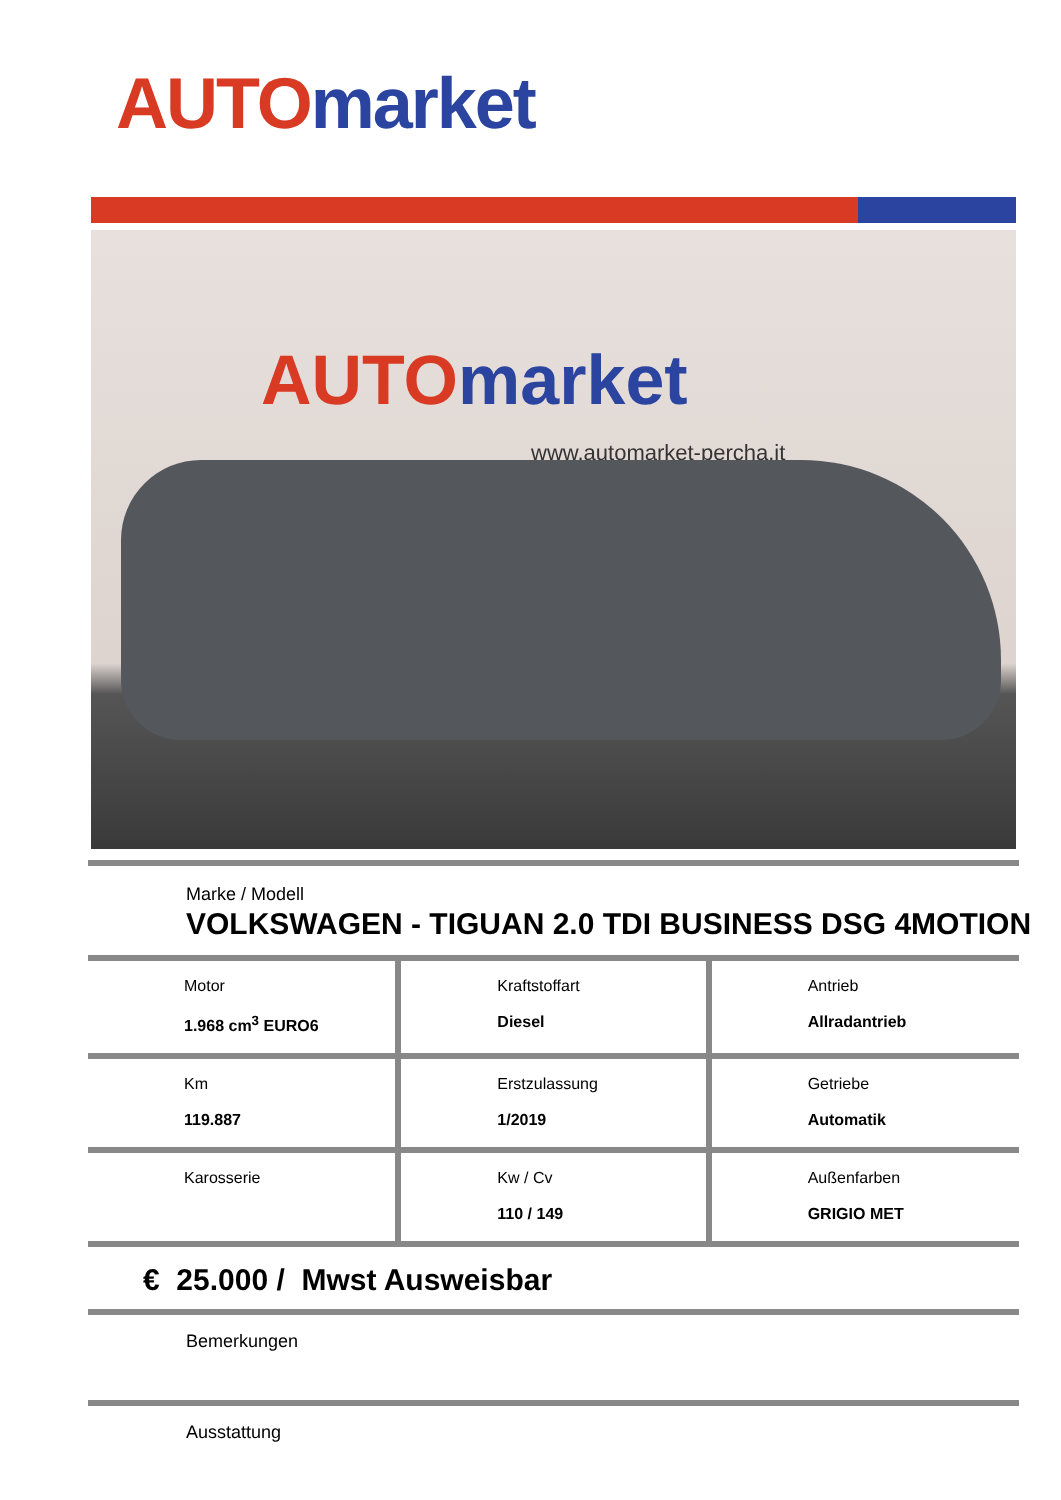AUTO market
AUTO market
www.automarket-percha.it
Marke / Modell
VOLKSWAGEN - TIGUAN 2.0 TDI BUSINESS DSG 4MOTION
| Motor 1.968 cm<sup>3</sup> EURO6 | Kraftstoffart Diesel | Antrieb Allradantrieb |
| Km 119.887 | Erstzulassung 1/2019 | Getriebe Automatik |
| Karosserie | Kw / Cv 110 / 149 | Außenfarben GRIGIO MET |
€ 25.000 / Mwst Ausweisbar
Bemerkungen
Ausstattung